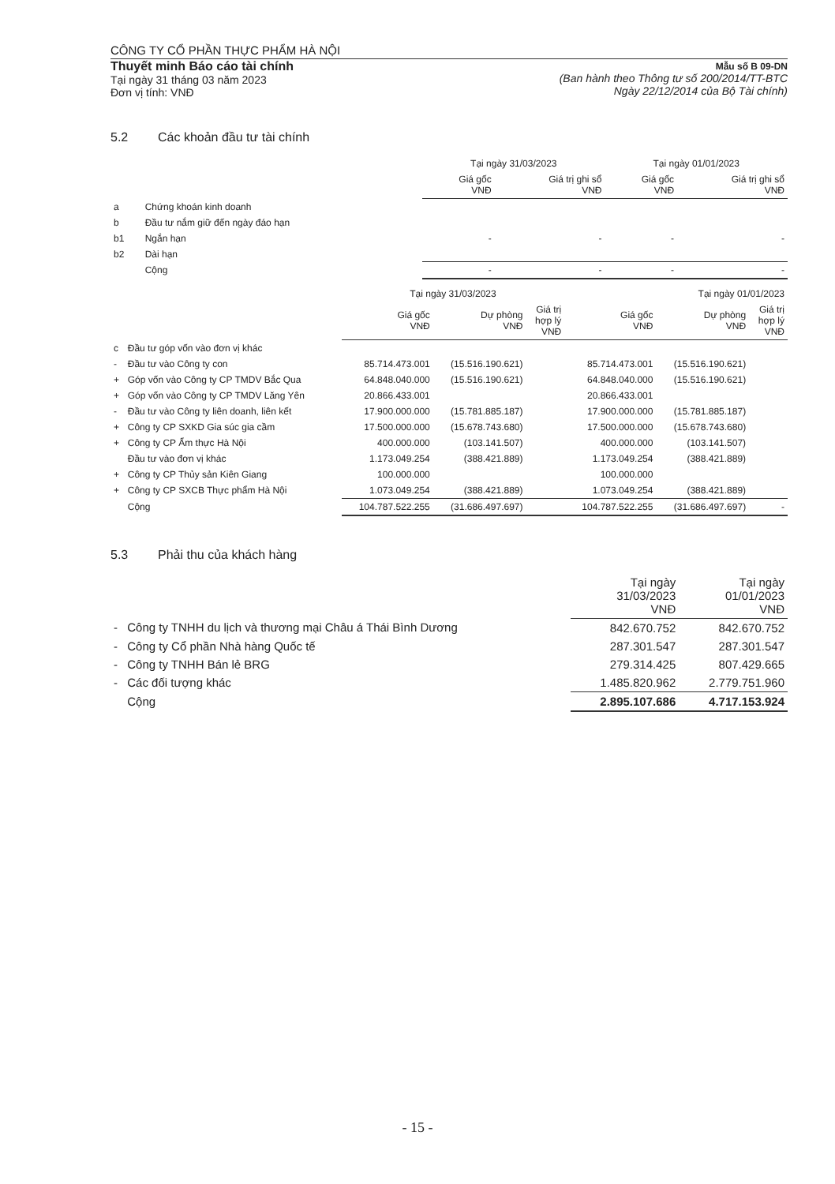CÔNG TY CỔ PHẦN THỰC PHẨM HÀ NỘI
Thuyết minh Báo cáo tài chính
Tại ngày 31 tháng 03 năm 2023
Đơn vị tính: VNĐ
Mẫu số B 09-DN
(Ban hành theo Thông tư số 200/2014/TT-BTC
Ngày 22/12/2014 của Bộ Tài chính)
5.2 Các khoản đầu tư tài chính
| | | Tại ngày 31/03/2023 | | Tại ngày 01/01/2023 | |
| | | Giá gốc VNĐ | Giá trị ghi sổ VNĐ | Giá gốc VNĐ | Giá trị ghi sổ VNĐ |
| a | Chứng khoán kinh doanh | | | | |
| b | Đầu tư nắm giữ đến ngày đáo hạn | | | | |
| b1 | Ngắn hạn | - | - | - | - |
| b2 | Dài hạn | | | | |
| | Cộng | - | - | - | - |
| | | Tại ngày 31/03/2023 | | | Tại ngày 01/01/2023 | | |
| | | Giá gốc VNĐ | Dự phòng VNĐ | Giá trị hợp lý VNĐ | Giá gốc VNĐ | Dự phòng VNĐ | Giá trị hợp lý VNĐ |
| c | Đầu tư góp vốn vào đơn vị khác | | | | | | |
| - | Đầu tư vào Công ty con | 85.714.473.001 | (15.516.190.621) | | 85.714.473.001 | (15.516.190.621) | |
| + | Góp vốn vào Công ty CP TMDV Bắc Qua | 64.848.040.000 | (15.516.190.621) | | 64.848.040.000 | (15.516.190.621) | |
| + | Góp vốn vào Công ty CP TMDV Lăng Yên | 20.866.433.001 | | | 20.866.433.001 | | |
| - | Đầu tư vào Công ty liên doanh, liên kết | 17.900.000.000 | (15.781.885.187) | | 17.900.000.000 | (15.781.885.187) | |
| + | Công ty CP SXKD Gia súc gia cầm | 17.500.000.000 | (15.678.743.680) | | 17.500.000.000 | (15.678.743.680) | |
| + | Công ty CP Ẩm thực Hà Nội | 400.000.000 | (103.141.507) | | 400.000.000 | (103.141.507) | |
| | Đầu tư vào đơn vị khác | 1.173.049.254 | (388.421.889) | | 1.173.049.254 | (388.421.889) | |
| + | Công ty CP Thủy sản Kiên Giang | 100.000.000 | | | 100.000.000 | | |
| + | Công ty CP SXCB Thực phẩm Hà Nội | 1.073.049.254 | (388.421.889) | | 1.073.049.254 | (388.421.889) | |
| | Cộng | 104.787.522.255 | (31.686.497.697) | | 104.787.522.255 | (31.686.497.697) | - |
5.3 Phải thu của khách hàng
| | | Tại ngày 31/03/2023 VNĐ | Tại ngày 01/01/2023 VNĐ |
| - | Công ty TNHH du lịch và thương mại Châu á Thái Bình Dương | 842.670.752 | 842.670.752 |
| - | Công ty Cổ phần Nhà hàng Quốc tế | 287.301.547 | 287.301.547 |
| - | Công ty TNHH Bán lẻ BRG | 279.314.425 | 807.429.665 |
| - | Các đối tượng khác | 1.485.820.962 | 2.779.751.960 |
| | Cộng | 2.895.107.686 | 4.717.153.924 |
- 15 -